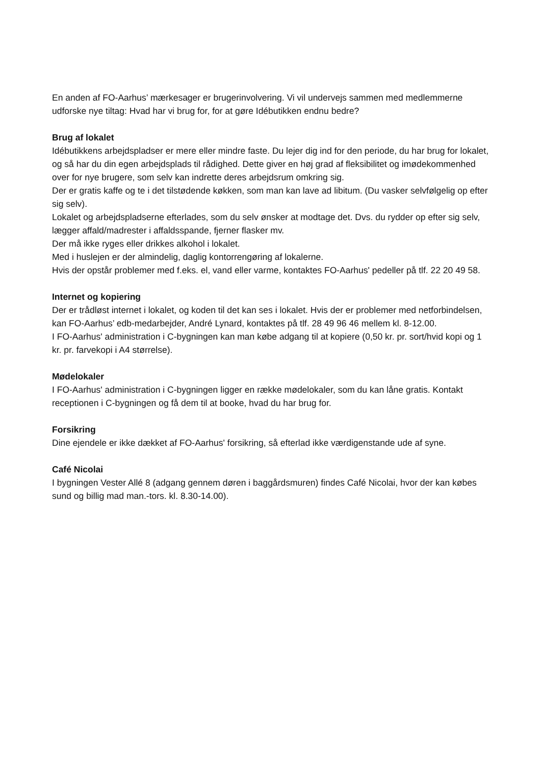En anden af FO-Aarhus’ mærkesager er brugerinvolvering. Vi vil undervejs sammen med medlemmerne udforske nye tiltag: Hvad har vi brug for, for at gøre Idébutikken endnu bedre?
Brug af lokalet
Idébutikkens arbejdspladser er mere eller mindre faste. Du lejer dig ind for den periode, du har brug for lokalet, og så har du din egen arbejdsplads til rådighed. Dette giver en høj grad af fleksibilitet og imødekommenhed over for nye brugere, som selv kan indrette deres arbejdsrum omkring sig.
Der er gratis kaffe og te i det tilstødende køkken, som man kan lave ad libitum. (Du vasker selvfølgelig op efter sig selv).
Lokalet og arbejdspladserne efterlades, som du selv ønsker at modtage det. Dvs. du rydder op efter sig selv, lægger affald/madrester i affaldsspande, fjerner flasker mv.
Der må ikke ryges eller drikkes alkohol i lokalet.
Med i huslejen er der almindelig, daglig kontorrengøring af lokalerne.
Hvis der opstår problemer med f.eks. el, vand eller varme, kontaktes FO-Aarhus' pedeller på tlf. 22 20 49 58.
Internet og kopiering
Der er trådløst internet i lokalet, og koden til det kan ses i lokalet. Hvis der er problemer med netforbindelsen, kan FO-Aarhus’ edb-medarbejder, André Lynard, kontaktes på tlf. 28 49 96 46 mellem kl. 8-12.00.
I FO-Aarhus' administration i C-bygningen kan man købe adgang til at kopiere (0,50 kr. pr. sort/hvid kopi og 1 kr. pr. farvekopi i A4 størrelse).
Mødelokaler
I FO-Aarhus' administration i C-bygningen ligger en række mødelokaler, som du kan låne gratis. Kontakt receptionen i C-bygningen og få dem til at booke, hvad du har brug for.
Forsikring
Dine ejendele er ikke dækket af FO-Aarhus' forsikring, så efterlad ikke værdigenstande ude af syne.
Café Nicolai
I bygningen Vester Allé 8 (adgang gennem døren i baggårdsmuren) findes Café Nicolai, hvor der kan købes sund og billig mad man.-tors. kl. 8.30-14.00).